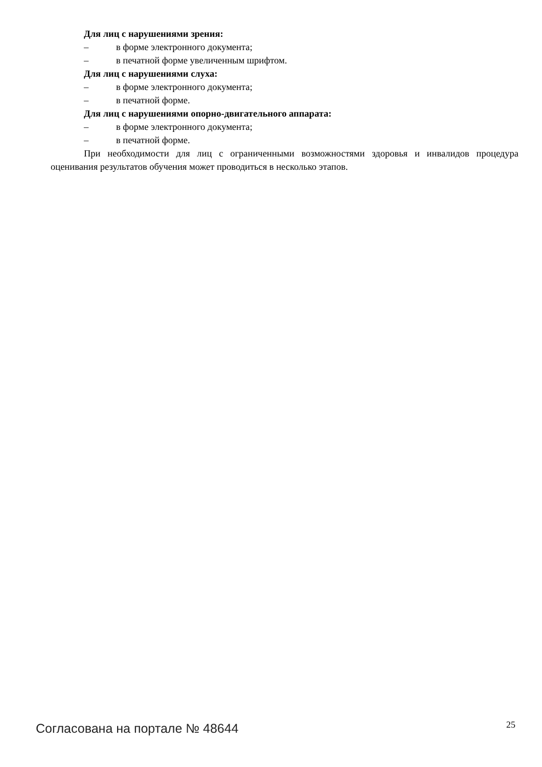Для лиц с нарушениями зрения:
– в форме электронного документа;
– в печатной форме увеличенным шрифтом.
Для лиц с нарушениями слуха:
– в форме электронного документа;
– в печатной форме.
Для лиц с нарушениями опорно-двигательного аппарата:
– в форме электронного документа;
– в печатной форме.
При необходимости для лиц с ограниченными возможностями здоровья и инвалидов процедура оценивания результатов обучения может проводиться в несколько этапов.
Согласована на портале № 48644 25